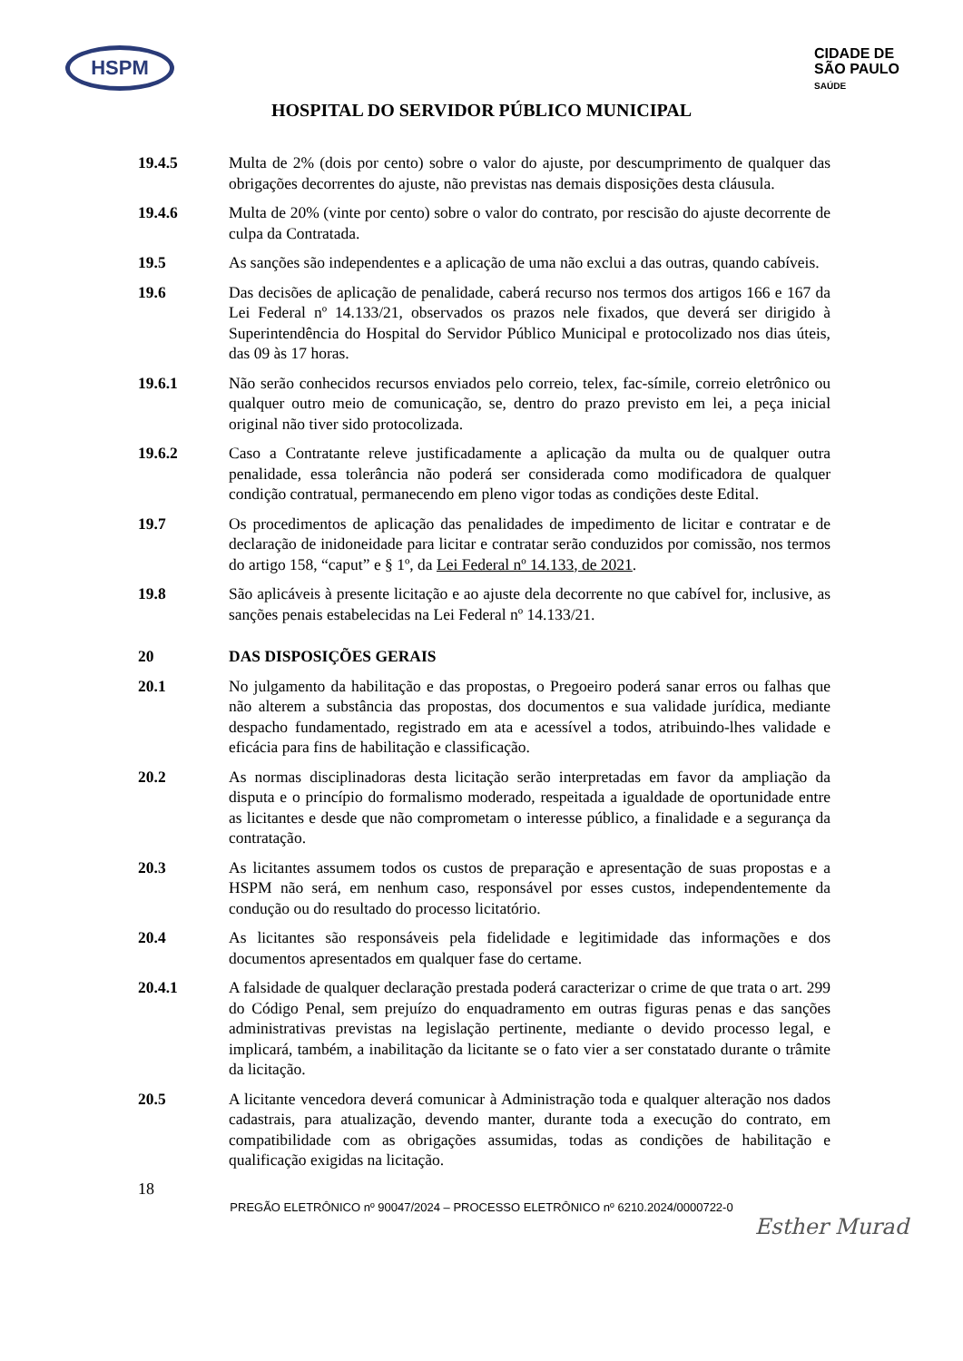HSPM
CIDADE DE
SÃO PAULO
SAÚDE
HOSPITAL DO SERVIDOR PÚBLICO MUNICIPAL
19.4.5 Multa de 2% (dois por cento) sobre o valor do ajuste, por descumprimento de qualquer das obrigações decorrentes do ajuste, não previstas nas demais disposições desta cláusula.
19.4.6 Multa de 20% (vinte por cento) sobre o valor do contrato, por rescisão do ajuste decorrente de culpa da Contratada.
19.5 As sanções são independentes e a aplicação de uma não exclui a das outras, quando cabíveis.
19.6 Das decisões de aplicação de penalidade, caberá recurso nos termos dos artigos 166 e 167 da Lei Federal nº 14.133/21, observados os prazos nele fixados, que deverá ser dirigido à Superintendência do Hospital do Servidor Público Municipal e protocolizado nos dias úteis, das 09 às 17 horas.
19.6.1 Não serão conhecidos recursos enviados pelo correio, telex, fac-símile, correio eletrônico ou qualquer outro meio de comunicação, se, dentro do prazo previsto em lei, a peça inicial original não tiver sido protocolizada.
19.6.2 Caso a Contratante releve justificadamente a aplicação da multa ou de qualquer outra penalidade, essa tolerância não poderá ser considerada como modificadora de qualquer condição contratual, permanecendo em pleno vigor todas as condições deste Edital.
19.7 Os procedimentos de aplicação das penalidades de impedimento de licitar e contratar e de declaração de inidoneidade para licitar e contratar serão conduzidos por comissão, nos termos do artigo 158, “caput” e § 1º, da Lei Federal nº 14.133, de 2021.
19.8 São aplicáveis à presente licitação e ao ajuste dela decorrente no que cabível for, inclusive, as sanções penais estabelecidas na Lei Federal nº 14.133/21.
20 DAS DISPOSIÇÕES GERAIS
20.1 No julgamento da habilitação e das propostas, o Pregoeiro poderá sanar erros ou falhas que não alterem a substância das propostas, dos documentos e sua validade jurídica, mediante despacho fundamentado, registrado em ata e acessível a todos, atribuindo-lhes validade e eficácia para fins de habilitação e classificação.
20.2 As normas disciplinadoras desta licitação serão interpretadas em favor da ampliação da disputa e o princípio do formalismo moderado, respeitada a igualdade de oportunidade entre as licitantes e desde que não comprometam o interesse público, a finalidade e a segurança da contratação.
20.3 As licitantes assumem todos os custos de preparação e apresentação de suas propostas e a HSPM não será, em nenhum caso, responsável por esses custos, independentemente da condução ou do resultado do processo licitatório.
20.4 As licitantes são responsáveis pela fidelidade e legitimidade das informações e dos documentos apresentados em qualquer fase do certame.
20.4.1 A falsidade de qualquer declaração prestada poderá caracterizar o crime de que trata o art. 299 do Código Penal, sem prejuízo do enquadramento em outras figuras penas e das sanções administrativas previstas na legislação pertinente, mediante o devido processo legal, e implicará, também, a inabilitação da licitante se o fato vier a ser constatado durante o trâmite da licitação.
20.5 A licitante vencedora deverá comunicar à Administração toda e qualquer alteração nos dados cadastrais, para atualização, devendo manter, durante toda a execução do contrato, em compatibilidade com as obrigações assumidas, todas as condições de habilitação e qualificação exigidas na licitação.
18
PREGÃO ELETRÔNICO nº 90047/2024 – PROCESSO ELETRÔNICO nº 6210.2024/0000722-0
Esther Murad